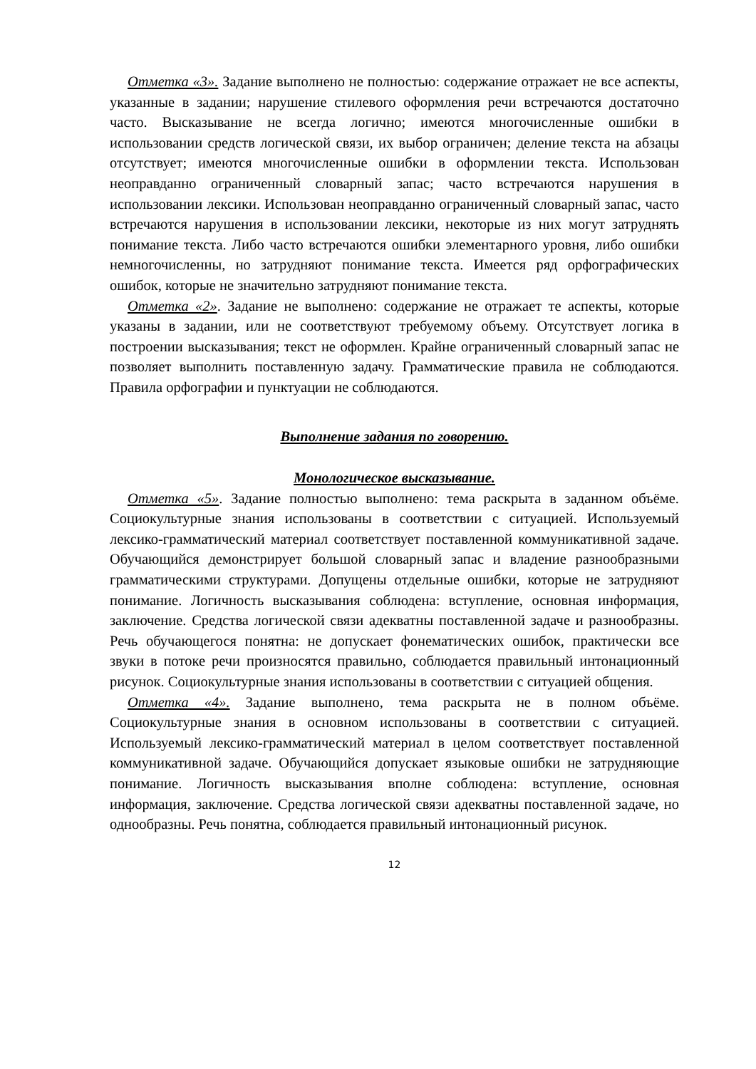Отметка «3». Задание выполнено не полностью: содержание отражает не все аспекты, указанные в задании; нарушение стилевого оформления речи встречаются достаточно часто. Высказывание не всегда логично; имеются многочисленные ошибки в использовании средств логической связи, их выбор ограничен; деление текста на абзацы отсутствует; имеются многочисленные ошибки в оформлении текста. Использован неоправданно ограниченный словарный запас; часто встречаются нарушения в использовании лексики. Использован неоправданно ограниченный словарный запас, часто встречаются нарушения в использовании лексики, некоторые из них могут затруднять понимание текста. Либо часто встречаются ошибки элементарного уровня, либо ошибки немногочисленны, но затрудняют понимание текста. Имеется ряд орфографических ошибок, которые не значительно затрудняют понимание текста.
Отметка «2». Задание не выполнено: содержание не отражает те аспекты, которые указаны в задании, или не соответствуют требуемому объему. Отсутствует логика в построении высказывания; текст не оформлен. Крайне ограниченный словарный запас не позволяет выполнить поставленную задачу. Грамматические правила не соблюдаются. Правила орфографии и пунктуации не соблюдаются.
Выполнение задания по говорению.
Монологическое высказывание.
Отметка «5». Задание полностью выполнено: тема раскрыта в заданном объёме. Социокультурные знания использованы в соответствии с ситуацией. Используемый лексико-грамматический материал соответствует поставленной коммуникативной задаче. Обучающийся демонстрирует большой словарный запас и владение разнообразными грамматическими структурами. Допущены отдельные ошибки, которые не затрудняют понимание. Логичность высказывания соблюдена: вступление, основная информация, заключение. Средства логической связи адекватны поставленной задаче и разнообразны. Речь обучающегося понятна: не допускает фонематических ошибок, практически все звуки в потоке речи произносятся правильно, соблюдается правильный интонационный рисунок. Социокультурные знания использованы в соответствии с ситуацией общения.
Отметка «4». Задание выполнено, тема раскрыта не в полном объёме. Социокультурные знания в основном использованы в соответствии с ситуацией. Используемый лексико-грамматический материал в целом соответствует поставленной коммуникативной задаче. Обучающийся допускает языковые ошибки не затрудняющие понимание. Логичность высказывания вполне соблюдена: вступление, основная информация, заключение. Средства логической связи адекватны поставленной задаче, но однообразны. Речь понятна, соблюдается правильный интонационный рисунок.
12